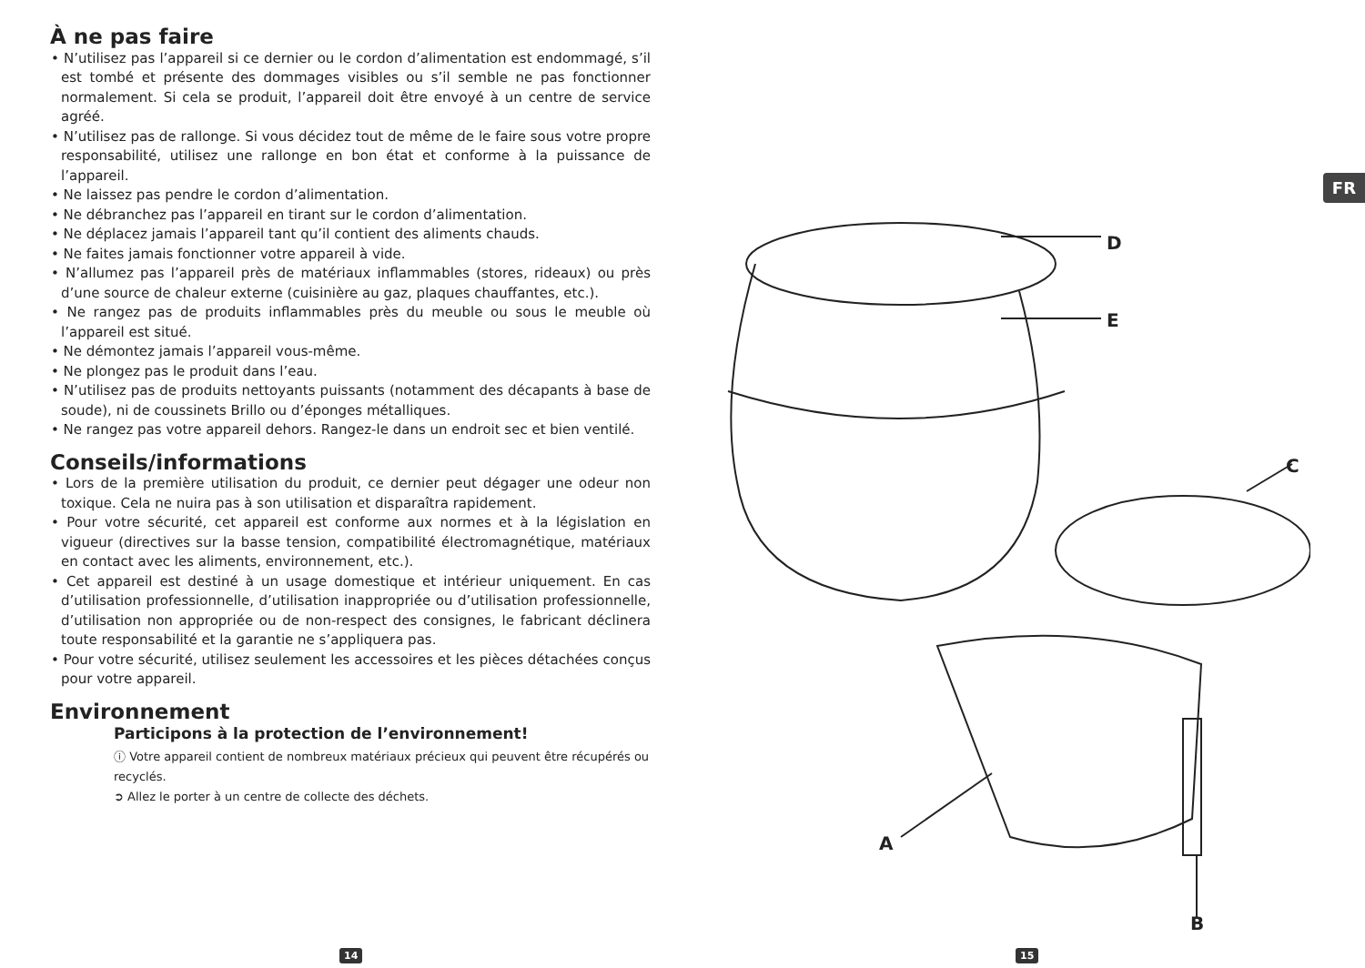À ne pas faire
• N’utilisez pas l’appareil si ce dernier ou le cordon d’alimentation est endommagé, s’il est tombé et présente des dommages visibles ou s’il semble ne pas fonctionner normalement. Si cela se produit, l’appareil doit être envoyé à un centre de service agréé.
• N’utilisez pas de rallonge. Si vous décidez tout de même de le faire sous votre propre responsabilité, utilisez une rallonge en bon état et conforme à la puissance de l’appareil.
• Ne laissez pas pendre le cordon d’alimentation.
• Ne débranchez pas l’appareil en tirant sur le cordon d’alimentation.
• Ne déplacez jamais l’appareil tant qu’il contient des aliments chauds.
• Ne faites jamais fonctionner votre appareil à vide.
• N’allumez pas l’appareil près de matériaux inflammables (stores, rideaux) ou près d’une source de chaleur externe (cuisinière au gaz, plaques chauffantes, etc.).
• Ne rangez pas de produits inflammables près du meuble ou sous le meuble où l’appareil est situé.
• Ne démontez jamais l’appareil vous-même.
• Ne plongez pas le produit dans l’eau.
• N’utilisez pas de produits nettoyants puissants (notamment des décapants à base de soude), ni de coussinets Brillo ou d’éponges métalliques.
• Ne rangez pas votre appareil dehors. Rangez-le dans un endroit sec et bien ventilé.
Conseils/informations
• Lors de la première utilisation du produit, ce dernier peut dégager une odeur non toxique. Cela ne nuira pas à son utilisation et disparaîtra rapidement.
• Pour votre sécurité, cet appareil est conforme aux normes et à la législation en vigueur (directives sur la basse tension, compatibilité électromagnétique, matériaux en contact avec les aliments, environnement, etc.).
• Cet appareil est destiné à un usage domestique et intérieur uniquement. En cas d’utilisation professionnelle, d’utilisation inappropriée ou d’utilisation professionnelle, d’utilisation non appropriée ou de non-respect des consignes, le fabricant déclinera toute responsabilité et la garantie ne s’appliquera pas.
• Pour votre sécurité, utilisez seulement les accessoires et les pièces détachées conçus pour votre appareil.
Environnement
Participons à la protection de l’environnement!
ⓘ Votre appareil contient de nombreux matériaux précieux qui peuvent être récupérés ou recyclés.
➲ Allez le porter à un centre de collecte des déchets.
FR
D
E
C
A
B
14 15